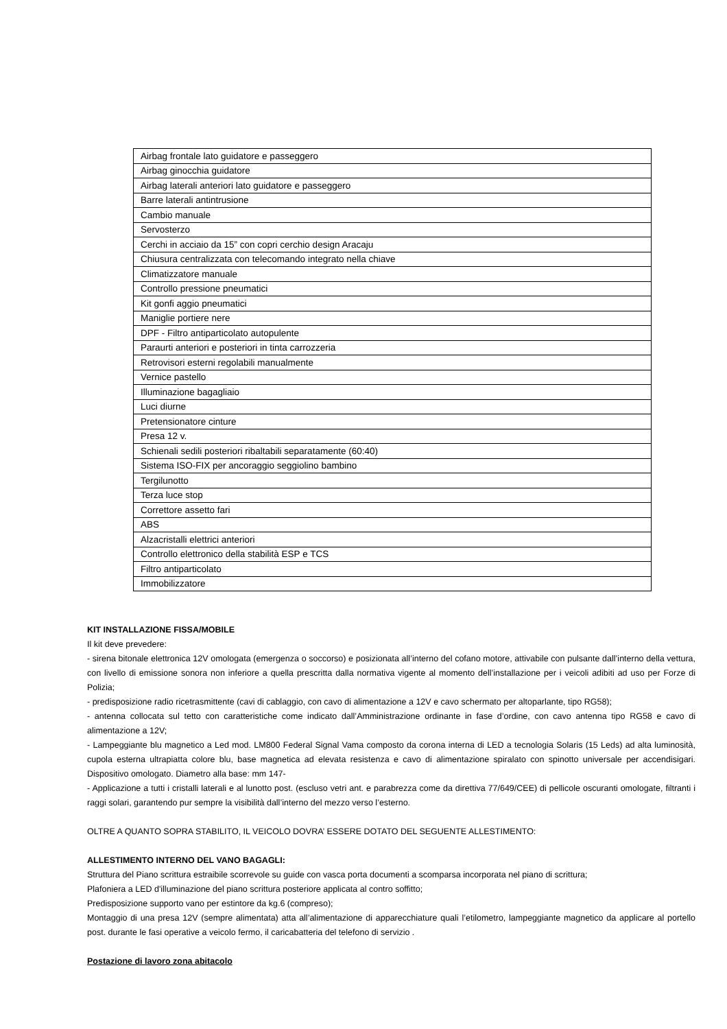| Airbag frontale lato guidatore e passeggero |
| Airbag ginocchia guidatore |
| Airbag laterali anteriori lato guidatore e passeggero |
| Barre laterali antintrusione |
| Cambio manuale |
| Servosterzo |
| Cerchi in acciaio da 15” con copri cerchio design Aracaju |
| Chiusura centralizzata con telecomando integrato nella chiave |
| Climatizzatore manuale |
| Controllo pressione pneumatici |
| Kit gonfi aggio pneumatici |
| Maniglie portiere nere |
| DPF - Filtro antiparticolato autopulente |
| Paraurti anteriori e posteriori in tinta carrozzeria |
| Retrovisori esterni regolabili manualmente |
| Vernice pastello |
| Illuminazione bagagliaio |
| Luci diurne |
| Pretensionatore cinture |
| Presa 12 v. |
| Schienali sedili posteriori ribaltabili separatamente (60:40) |
| Sistema ISO-FIX per ancoraggio seggiolino bambino |
| Tergilunotto |
| Terza luce stop |
| Correttore assetto fari |
| ABS |
| Alzacristalli elettrici anteriori |
| Controllo elettronico della stabilità ESP e TCS |
| Filtro antiparticolato |
| Immobilizzatore |
KIT INSTALLAZIONE FISSA/MOBILE
Il kit deve prevedere:
- sirena bitonale elettronica 12V omologata (emergenza o soccorso) e posizionata all’interno del cofano motore, attivabile con pulsante dall’interno della vettura, con livello di emissione sonora non inferiore a quella prescritta dalla normativa vigente al momento dell’installazione per i veicoli adibiti ad uso per Forze di Polizia;
- predisposizione radio ricetrasmittente (cavi di cablaggio, con cavo di alimentazione a 12V e cavo schermato per altoparlante, tipo RG58);
- antenna collocata sul tetto con caratteristiche come indicato dall’Amministrazione ordinante in fase d’ordine, con cavo antenna tipo RG58 e cavo di alimentazione a 12V;
- Lampeggiante blu magnetico a Led mod. LM800 Federal Signal Vama composto da corona interna di LED a tecnologia Solaris (15 Leds) ad alta luminosità, cupola esterna ultrapiatta colore blu, base magnetica ad elevata resistenza e cavo di alimentazione spiralato con spinotto universale per accendisigari. Dispositivo omologato. Diametro alla base: mm 147-
- Applicazione a tutti i cristalli laterali e al lunotto post. (escluso vetri ant. e parabrezza come da direttiva 77/649/CEE) di pellicole oscuranti omologate, filtranti i raggi solari, garantendo pur sempre la visibilità dall’interno del mezzo verso l’esterno.
OLTRE A QUANTO SOPRA STABILITO, IL VEICOLO DOVRA’ ESSERE DOTATO DEL SEGUENTE ALLESTIMENTO:
ALLESTIMENTO INTERNO DEL VANO BAGAGLI:
Struttura del Piano scrittura estraibile scorrevole su guide con vasca porta documenti a scomparsa incorporata nel piano di scrittura;
Plafoniera a LED d'illuminazione del piano scrittura posteriore applicata al contro soffitto;
Predisposizione supporto vano per estintore da kg.6 (compreso);
Montaggio di una presa 12V (sempre alimentata) atta all’alimentazione di apparecchiature quali l’etilometro, lampeggiante magnetico da applicare al portello post. durante le fasi operative a veicolo fermo, il caricabatteria del telefono di servizio .
Postazione di lavoro zona abitacolo